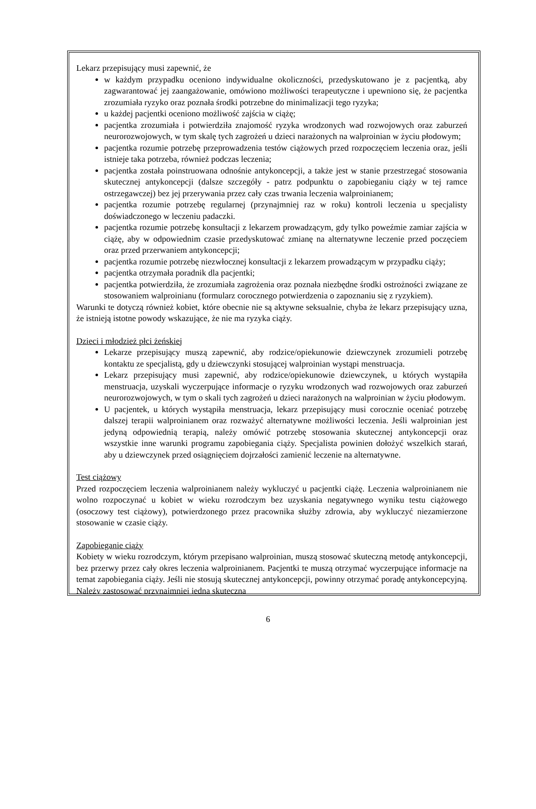Lekarz przepisujący musi zapewnić, że
w każdym przypadku oceniono indywidualne okoliczności, przedyskutowano je z pacjentką, aby zagwarantować jej zaangażowanie, omówiono możliwości terapeutyczne i upewniono się, że pacjentka zrozumiała ryzyko oraz poznała środki potrzebne do minimalizacji tego ryzyka;
u każdej pacjentki oceniono możliwość zajścia w ciążę;
pacjentka zrozumiała i potwierdziła znajomość ryzyka wrodzonych wad rozwojowych oraz zaburzeń neurorozwojowych, w tym skalę tych zagrożeń u dzieci narażonych na walproinian w życiu płodowym;
pacjentka rozumie potrzebę przeprowadzenia testów ciążowych przed rozpoczęciem leczenia oraz, jeśli istnieje taka potrzeba, również podczas leczenia;
pacjentka została poinstruowana odnośnie antykoncepcji, a także jest w stanie przestrzegać stosowania skutecznej antykoncepcji (dalsze szczegóły - patrz podpunktu o zapobieganiu ciąży w tej ramce ostrzegawczej) bez jej przerywania przez cały czas trwania leczenia walproinianem;
pacjentka rozumie potrzebę regularnej (przynajmniej raz w roku) kontroli leczenia u specjalisty doświadczonego w leczeniu padaczki.
pacjentka rozumie potrzebę konsultacji z lekarzem prowadzącym, gdy tylko poweźmie zamiar zajścia w ciążę, aby w odpowiednim czasie przedyskutować zmianę na alternatywne leczenie przed poczęciem oraz przed przerwaniem antykoncepcji;
pacjentka rozumie potrzebę niezwłocznej konsultacji z lekarzem prowadzącym w przypadku ciąży;
pacjentka otrzymała poradnik dla pacjentki;
pacjentka potwierdziła, że zrozumiała zagrożenia oraz poznała niezbędne środki ostrożności związane ze stosowaniem walproinianu (formularz corocznego potwierdzenia o zapoznaniu się z ryzykiem).
Warunki te dotyczą również kobiet, które obecnie nie są aktywne seksualnie, chyba że lekarz przepisujący uzna, że istnieją istotne powody wskazujące, że nie ma ryzyka ciąży.
Dzieci i młodzież płci żeńskiej
Lekarze przepisujący muszą zapewnić, aby rodzice/opiekunowie dziewczynek zrozumieli potrzebę kontaktu ze specjalistą, gdy u dziewczynki stosującej walproinian wystąpi menstruacja.
Lekarz przepisujący musi zapewnić, aby rodzice/opiekunowie dziewczynek, u których wystąpiła menstruacja, uzyskali wyczerpujące informacje o ryzyku wrodzonych wad rozwojowych oraz zaburzeń neurorozwojowych, w tym o skali tych zagrożeń u dzieci narażonych na walproinian w życiu płodowym.
U pacjentek, u których wystąpiła menstruacja, lekarz przepisujący musi corocznie oceniać potrzebę dalszej terapii walproinianem oraz rozważyć alternatywne możliwości leczenia. Jeśli walproinian jest jedyną odpowiednią terapią, należy omówić potrzebę stosowania skutecznej antykoncepcji oraz wszystkie inne warunki programu zapobiegania ciąży. Specjalista powinien dołożyć wszelkich starań, aby u dziewczynek przed osiągnięciem dojrzałości zamienić leczenie na alternatywne.
Test ciążowy
Przed rozpoczęciem leczenia walproinianem należy wykluczyć u pacjentki ciążę. Leczenia walproinianem nie wolno rozpoczynać u kobiet w wieku rozrodczym bez uzyskania negatywnego wyniku testu ciążowego (osoczowy test ciążowy), potwierdzonego przez pracownika służby zdrowia, aby wykluczyć niezamierzone stosowanie w czasie ciąży.
Zapobieganie ciąży
Kobiety w wieku rozrodczym, którym przepisano walproinian, muszą stosować skuteczną metodę antykoncepcji, bez przerwy przez cały okres leczenia walproinianem. Pacjentki te muszą otrzymać wyczerpujące informacje na temat zapobiegania ciąży. Jeśli nie stosują skutecznej antykoncepcji, powinny otrzymać poradę antykoncepcyjną. Należy zastosować przynajmniej jedną skuteczną
6